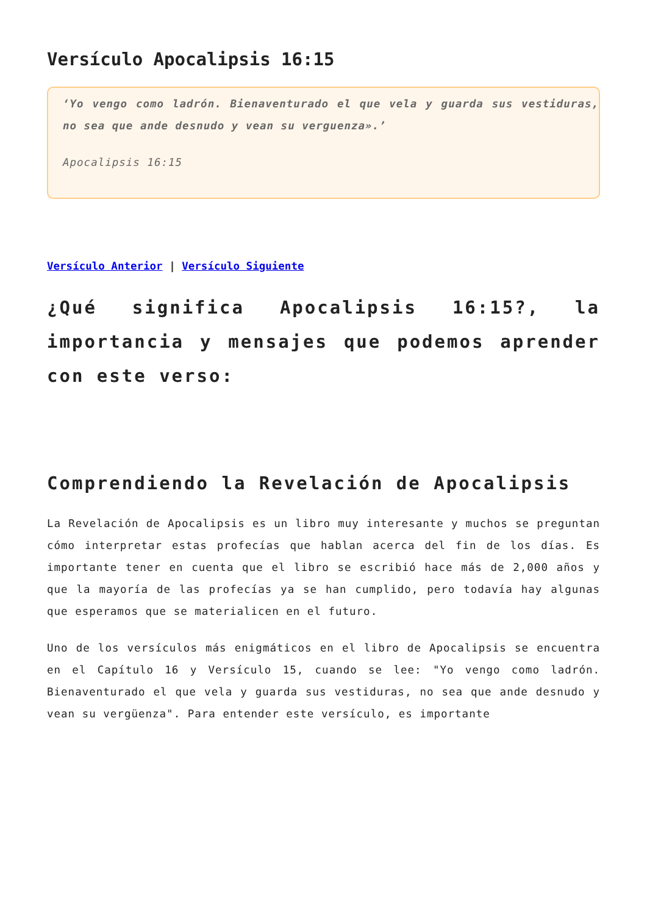Versículo Apocalipsis 16:15
‘Yo vengo como ladrón. Bienaventurado el que vela y guarda sus vestiduras, no sea que ande desnudo y vean su verguenza».’
Apocalipsis 16:15
Versículo Anterior | Versículo Siguiente
¿Qué significa Apocalipsis 16:15?, la importancia y mensajes que podemos aprender con este verso:
Comprendiendo la Revelación de Apocalipsis
La Revelación de Apocalipsis es un libro muy interesante y muchos se preguntan cómo interpretar estas profecías que hablan acerca del fin de los días. Es importante tener en cuenta que el libro se escribió hace más de 2,000 años y que la mayoría de las profecías ya se han cumplido, pero todavía hay algunas que esperamos que se materialicen en el futuro.
Uno de los versículos más enigmáticos en el libro de Apocalipsis se encuentra en el Capítulo 16 y Versículo 15, cuando se lee: "Yo vengo como ladrón. Bienaventurado el que vela y guarda sus vestiduras, no sea que ande desnudo y vean su vergüenza". Para entender este versículo, es importante